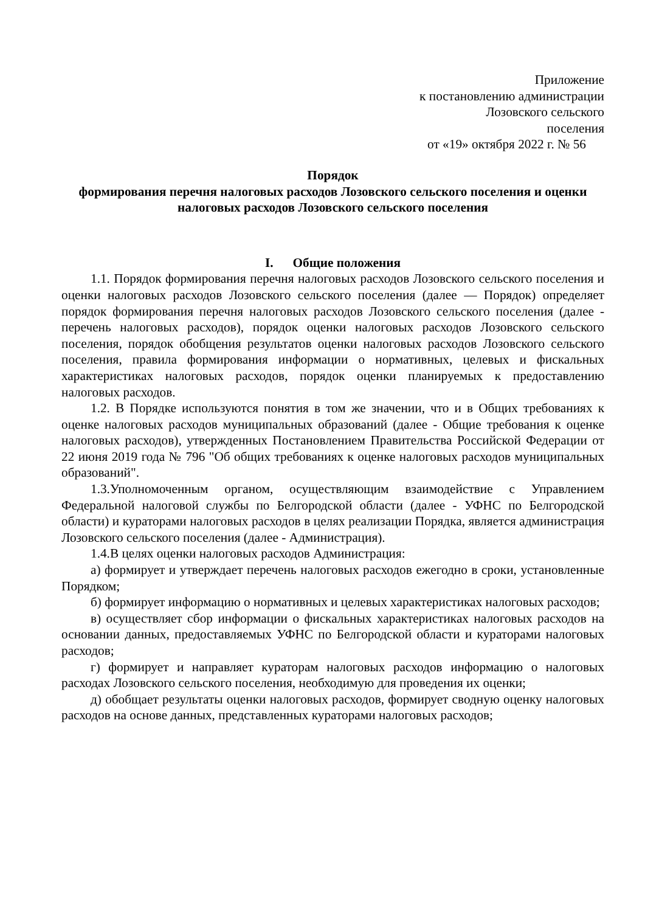Приложение
к постановлению администрации
Лозовского сельского
поселения
от «19» октября 2022 г. № 56
Порядок
формирования перечня налоговых расходов Лозовского сельского поселения и оценки налоговых расходов Лозовского сельского поселения
I. Общие положения
1.1. Порядок формирования перечня налоговых расходов Лозовского сельского поселения и оценки налоговых расходов Лозовского сельского поселения (далее — Порядок) определяет порядок формирования перечня налоговых расходов Лозовского сельского поселения (далее - перечень налоговых расходов), порядок оценки налоговых расходов Лозовского сельского поселения, порядок обобщения результатов оценки налоговых расходов Лозовского сельского поселения, правила формирования информации о нормативных, целевых и фискальных характеристиках налоговых расходов, порядок оценки планируемых к предоставлению налоговых расходов.
1.2. В Порядке используются понятия в том же значении, что и в Общих требованиях к оценке налоговых расходов муниципальных образований (далее - Общие требования к оценке налоговых расходов), утвержденных Постановлением Правительства Российской Федерации от 22 июня 2019 года № 796 "Об общих требованиях к оценке налоговых расходов муниципальных образований".
1.3.Уполномоченным органом, осуществляющим взаимодействие с Управлением Федеральной налоговой службы по Белгородской области (далее - УФНС по Белгородской области) и кураторами налоговых расходов в целях реализации Порядка, является администрация Лозовского сельского поселения (далее - Администрация).
1.4.В целях оценки налоговых расходов Администрация:
а) формирует и утверждает перечень налоговых расходов ежегодно в сроки, установленные Порядком;
б) формирует информацию о нормативных и целевых характеристиках налоговых расходов;
в) осуществляет сбор информации о фискальных характеристиках налоговых расходов на основании данных, предоставляемых УФНС по Белгородской области и кураторами налоговых расходов;
г) формирует и направляет кураторам налоговых расходов информацию о налоговых расходах Лозовского сельского поселения, необходимую для проведения их оценки;
д) обобщает результаты оценки налоговых расходов, формирует сводную оценку налоговых расходов на основе данных, представленных кураторами налоговых расходов;